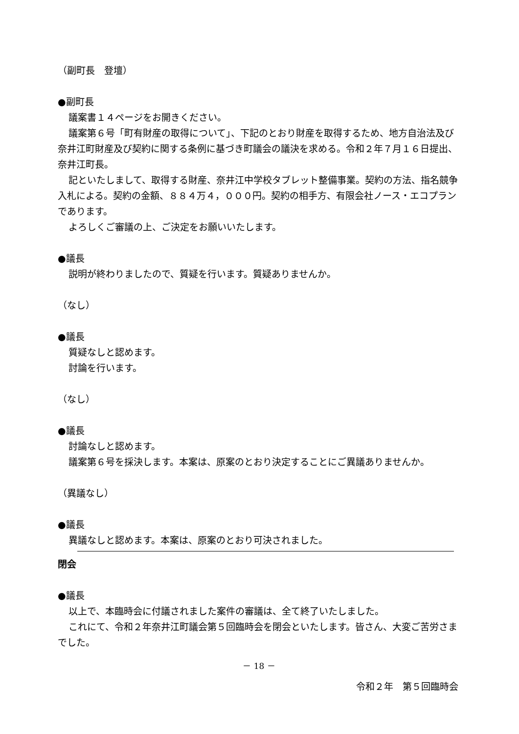（副町長　登壇）
●副町長
議案書１４ページをお開きください。
議案第６号「町有財産の取得について」、下記のとおり財産を取得するため、地方自治法及び奈井江町財産及び契約に関する条例に基づき町議会の議決を求める。令和２年７月１６日提出、奈井江町長。
記といたしまして、取得する財産、奈井江中学校タブレット整備事業。契約の方法、指名競争入札による。契約の金額、８８４万４，０００円。契約の相手方、有限会社ノース・エコプランであります。
よろしくご審議の上、ご決定をお願いいたします。
●議長
説明が終わりましたので、質疑を行います。質疑ありませんか。
（なし）
●議長
質疑なしと認めます。
討論を行います。
（なし）
●議長
討論なしと認めます。
議案第６号を採決します。本案は、原案のとおり決定することにご異議ありませんか。
（異議なし）
●議長
異議なしと認めます。本案は、原案のとおり可決されました。
閉会
●議長
以上で、本臨時会に付議されました案件の審議は、全て終了いたしました。
これにて、令和２年奈井江町議会第５回臨時会を閉会といたします。皆さん、大変ご苦労さまでした。
－ 18 －
令和２年　第５回臨時会